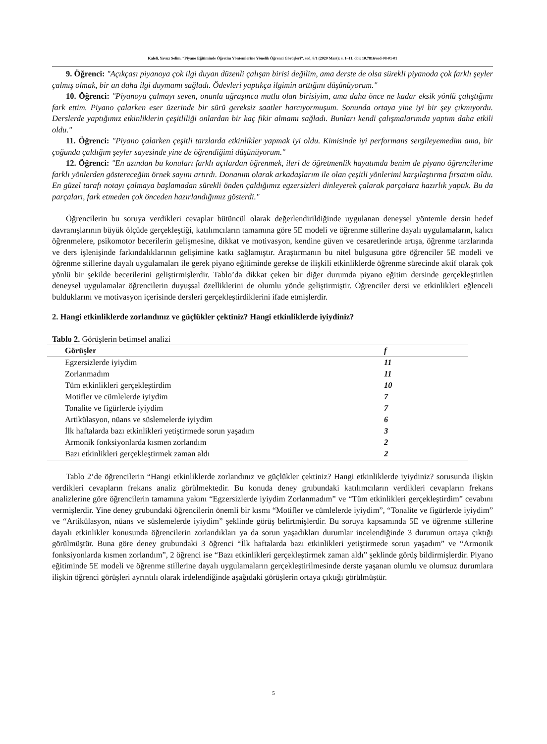Kaleli, Yavuz Selim. “Piyano Eğitiminde Öğretim Yöntemlerine Yönelik Öğrenci Görüşleri”. sed, 8/1 (2020 Mart): s. 1–11. doi: 10.7816/sed-08-01-01
9. Öğrenci: "Açıkçası piyanoya çok ilgi duyan düzenli çalışan birisi değilim, ama derste de olsa sürekli piyanoda çok farklı şeyler çalmış olmak, bir an daha ilgi duymamı sağladı. Ödevleri yaptıkça ilgimin arttığını düşünüyorum."
10. Öğrenci: "Piyanoyu çalmayı seven, onunla uğraşınca mutlu olan birisiyim, ama daha önce ne kadar eksik yönlü çalıştığımı fark ettim. Piyano çalarken eser üzerinde bir sürü gereksiz saatler harcıyormuşum. Sonunda ortaya yine iyi bir şey çıkmıyordu. Derslerde yaptığımız etkinliklerin çeşitliliği onlardan bir kaç fikir almamı sağladı. Bunları kendi çalışmalarımda yaptım daha etkili oldu."
11. Öğrenci: "Piyano çalarken çeşitli tarzlarda etkinlikler yapmak iyi oldu. Kimisinde iyi performans sergileyemedim ama, bir çoğunda çaldığım şeyler sayesinde yine de öğrendiğimi düşünüyorum."
12. Öğrenci: "En azından bu konuları farklı açılardan öğrenmek, ileri de öğretmenlik hayatımda benim de piyano öğrencilerime farklı yönlerden göstereceğim örnek sayını artırdı. Donanım olarak arkadaşlarım ile olan çeşitli yönlerimi karşılaştırma fırsatım oldu. En güzel tarafı notayı çalmaya başlamadan sürekli önden çaldığımız egzersizleri dinleyerek çalarak parçalara hazırlık yaptık. Bu da parçaları, fark etmeden çok önceden hazırlandığımız gösterdi."
Öğrencilerin bu soruya verdikleri cevaplar bütüncül olarak değerlendirildiğinde uygulanan deneysel yöntemle dersin hedef davranışlarının büyük ölçüde gerçekleştiği, katılımcıların tamamına göre 5E modeli ve öğrenme stillerine dayalı uygulamaların, kalıcı öğrenmelere, psikomotor becerilerin gelişmesine, dikkat ve motivasyon, kendine güven ve cesaretlerinde artışa, öğrenme tarzlarında ve ders işlenişinde farkındalıklarının gelişimine katkı sağlamıştır. Araştırmanın bu nitel bulgusuna göre öğrenciler 5E modeli ve öğrenme stillerine dayalı uygulamaları ile gerek piyano eğitiminde gerekse de ilişkili etkinliklerde öğrenme sürecinde aktif olarak çok yönlü bir şekilde becerilerini geliştirmişlerdir. Tablo’da dikkat çeken bir diğer durumda piyano eğitim dersinde gerçekleştirilen deneysel uygulamalar öğrencilerin duyuşsal özelliklerini de olumlu yönde geliştirmiştir. Öğrenciler dersi ve etkinlikleri eğlenceli bulduklarını ve motivasyon içerisinde dersleri gerçekleştirdiklerini ifade etmişlerdir.
2. Hangi etkinliklerde zorlandınız ve güçlükler çektiniz? Hangi etkinliklerde iyiydiniz?
Tablo 2. Görüşlerin betimsel analizi
| Görüşler | f |
| --- | --- |
| Egzersizlerde iyiydim | 11 |
| Zorlanmadım | 11 |
| Tüm etkinlikleri gerçekleştirdim | 10 |
| Motifler ve cümlelerde iyiydim | 7 |
| Tonalite ve figürlerde iyiydim | 7 |
| Artikülasyon, nüans ve süslemelerde iyiydim | 6 |
| İlk haftalarda bazı etkinlikleri yetiştirmede sorun yaşadım | 3 |
| Armonik fonksiyonlarda kısmen zorlandım | 2 |
| Bazı etkinlikleri gerçekleştirmek zaman aldı | 2 |
Tablo 2’de öğrencilerin “Hangi etkinliklerde zorlandınız ve güçlükler çektiniz? Hangi etkinliklerde iyiydiniz? sorusunda ilişkin verdikleri cevapların frekans analiz görülmektedir. Bu konuda deney grubundaki katılımcıların verdikleri cevapların frekans analizlerine göre öğrencilerin tamamına yakını “Egzersizlerde iyiydim Zorlanmadım” ve “Tüm etkinlikleri gerçekleştirdim” cevabını vermişlerdir. Yine deney grubundaki öğrencilerin önemli bir kısmı “Motifler ve cümlelerde iyiydim”, “Tonalite ve figürlerde iyiydim” ve “Artikülasyon, nüans ve süslemelerde iyiydim” şeklinde görüş belirtmişlerdir. Bu soruya kapsamında 5E ve öğrenme stillerine dayalı etkinlikler konusunda öğrencilerin zorlandıkları ya da sorun yaşadıkları durumlar incelendiğinde 3 durumun ortaya çıktığı görülmüştür. Buna göre deney grubundaki 3 öğrenci “İlk haftalarda bazı etkinlikleri yetiştirmede sorun yaşadım” ve “Armonik fonksiyonlarda kısmen zorlandım”, 2 öğrenci ise “Bazı etkinlikleri gerçekleştirmek zaman aldı” şeklinde görüş bildirmişlerdir. Piyano eğitiminde 5E modeli ve öğrenme stillerine dayalı uygulamaların gerçekleştirilmesinde derste yaşanan olumlu ve olumsuz durumlara ilişkin öğrenci görüşleri ayrıntılı olarak irdelendiğinde aşağıdaki görüşlerin ortaya çıktığı görülmüştür.
5